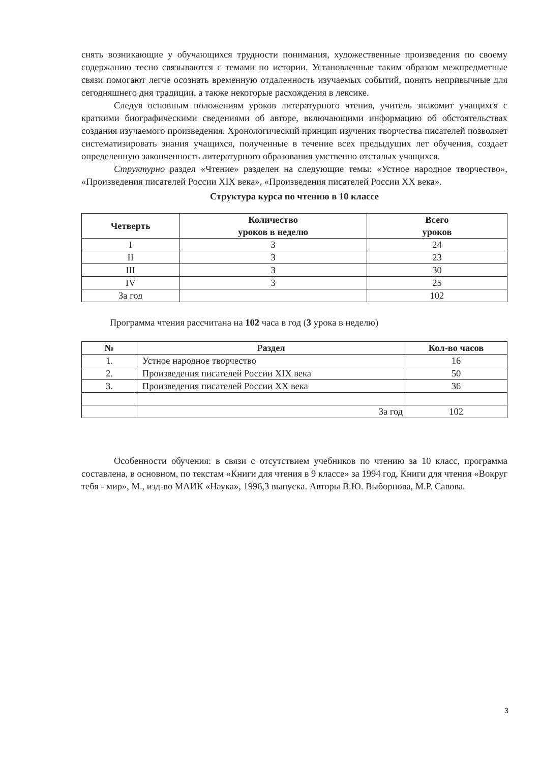снять возникающие у обучающихся трудности понимания, художественные произведения по своему содержанию тесно связываются с темами по истории. Установленные таким образом межпредметные связи помогают легче осознать временную отдаленность изучаемых событий, понять непривычные для сегодняшнего дня традиции, а также некоторые расхождения в лексике.
Следуя основным положениям уроков литературного чтения, учитель знакомит учащихся с краткими биографическими сведениями об авторе, включающими информацию об обстоятельствах создания изучаемого произведения. Хронологический принцип изучения творчества писателей позволяет систематизировать знания учащихся, полученные в течение всех предыдущих лет обучения, создает определенную законченность литературного образования умственно отсталых учащихся.
Структурно раздел «Чтение» разделен на следующие темы: «Устное народное творчество», «Произведения писателей России XIX века», «Произведения писателей России XX века».
Структура курса по чтению в 10 классе
| Четверть | Количество уроков в неделю | Всего уроков |
| --- | --- | --- |
| I | 3 | 24 |
| II | 3 | 23 |
| III | 3 | 30 |
| IV | 3 | 25 |
| За год | | 102 |
Программа чтения рассчитана на 102 часа в год (3 урока в неделю)
| № | Раздел | Кол-во часов |
| --- | --- | --- |
| 1. | Устное народное творчество | 16 |
| 2. | Произведения писателей России XIX века | 50 |
| 3. | Произведения писателей России XX века | 36 |
| | За год | 102 |
Особенности обучения: в связи с отсутствием учебников по чтению за 10 класс, программа составлена, в основном, по текстам «Книги для чтения в 9 классе» за 1994 год, Книги для чтения «Вокруг тебя - мир», М., изд-во МАИК «Наука», 1996,3 выпуска. Авторы В.Ю. Выборнова, М.Р. Савова.
3